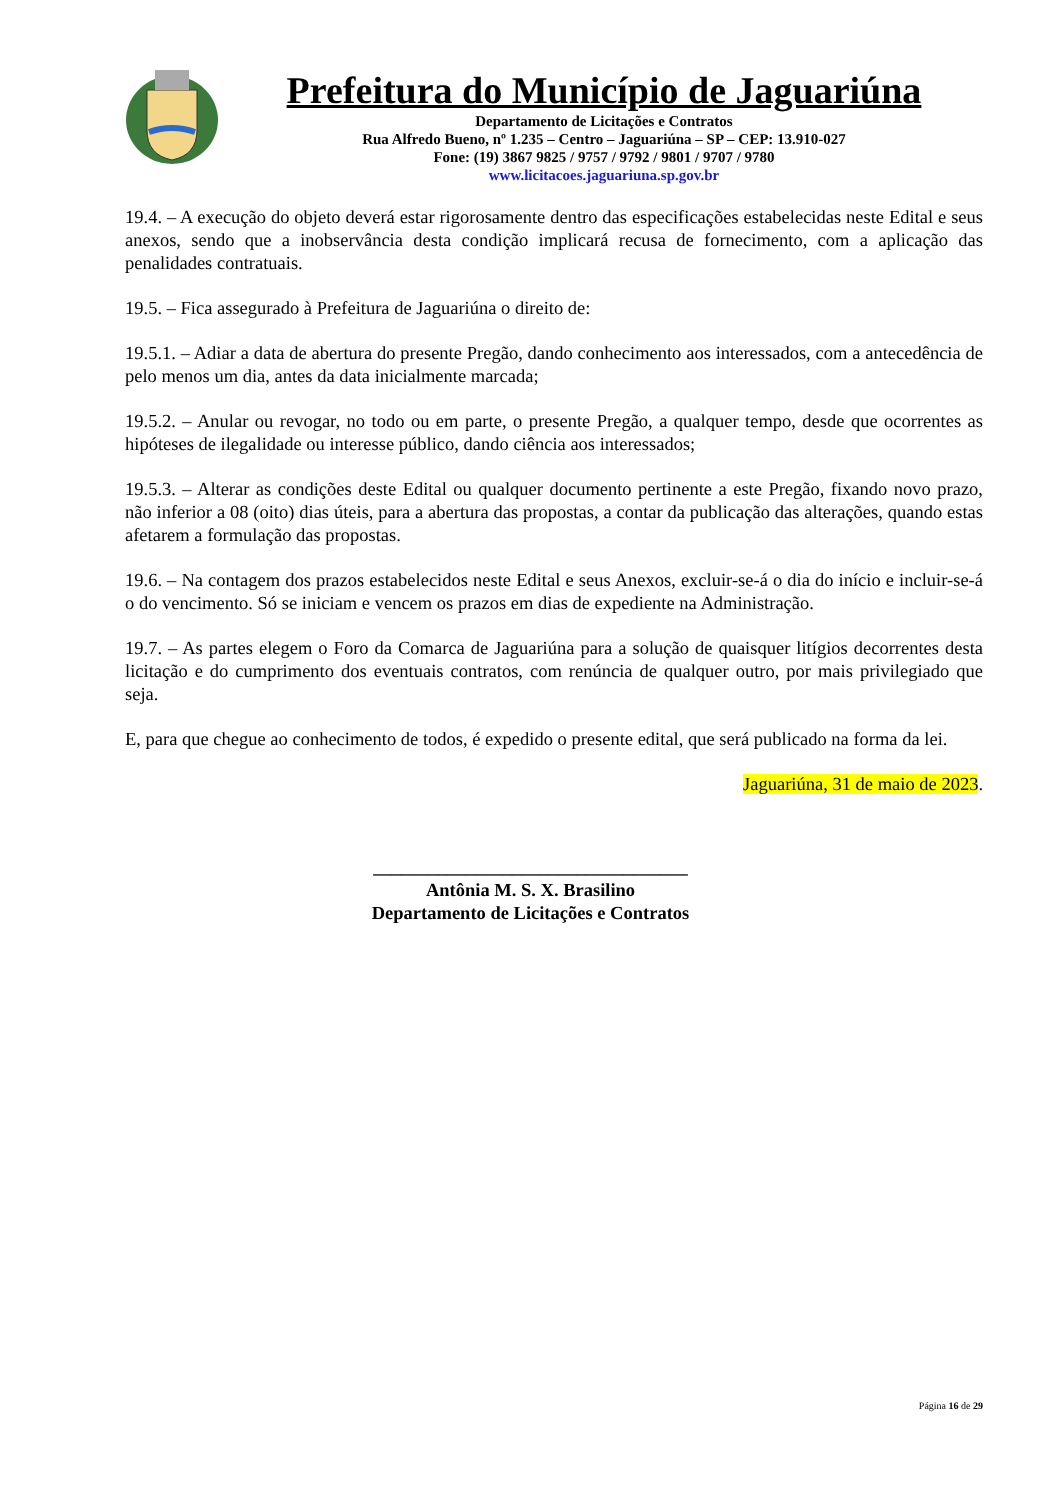Prefeitura do Município de Jaguariúna
Departamento de Licitações e Contratos
Rua Alfredo Bueno, nº 1.235 – Centro – Jaguariúna – SP – CEP: 13.910-027
Fone: (19) 3867 9825 / 9757 / 9792 / 9801 / 9707 / 9780
www.licitacoes.jaguariuna.sp.gov.br
19.4. – A execução do objeto deverá estar rigorosamente dentro das especificações estabelecidas neste Edital e seus anexos, sendo que a inobservância desta condição implicará recusa de fornecimento, com a aplicação das penalidades contratuais.
19.5. – Fica assegurado à Prefeitura de Jaguariúna o direito de:
19.5.1. – Adiar a data de abertura do presente Pregão, dando conhecimento aos interessados, com a antecedência de pelo menos um dia, antes da data inicialmente marcada;
19.5.2. – Anular ou revogar, no todo ou em parte, o presente Pregão, a qualquer tempo, desde que ocorrentes as hipóteses de ilegalidade ou interesse público, dando ciência aos interessados;
19.5.3. – Alterar as condições deste Edital ou qualquer documento pertinente a este Pregão, fixando novo prazo, não inferior a 08 (oito) dias úteis, para a abertura das propostas, a contar da publicação das alterações, quando estas afetarem a formulação das propostas.
19.6. – Na contagem dos prazos estabelecidos neste Edital e seus Anexos, excluir-se-á o dia do início e incluir-se-á o do vencimento. Só se iniciam e vencem os prazos em dias de expediente na Administração.
19.7. – As partes elegem o Foro da Comarca de Jaguariúna para a solução de quaisquer litígios decorrentes desta licitação e do cumprimento dos eventuais contratos, com renúncia de qualquer outro, por mais privilegiado que seja.
E, para que chegue ao conhecimento de todos, é expedido o presente edital, que será publicado na forma da lei.
Jaguariúna, 31 de maio de 2023.
__________________________________
Antônia M. S. X. Brasilino
Departamento de Licitações e Contratos
Página 16 de 29